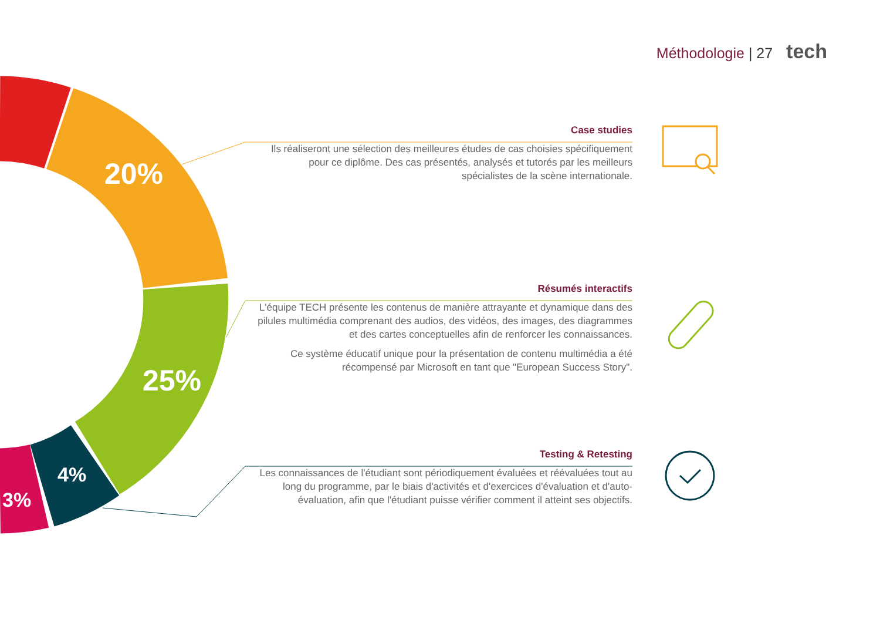Méthodologie | 27 tech
20%
25%
4%
3%
Case studies
Ils réaliseront une sélection des meilleures études de cas choisies spécifiquement pour ce diplôme. Des cas présentés, analysés et tutorés par les meilleurs spécialistes de la scène internationale.
Résumés interactifs
L'équipe TECH présente les contenus de manière attrayante et dynamique dans des pilules multimédia comprenant des audios, des vidéos, des images, des diagrammes et des cartes conceptuelles afin de renforcer les connaissances.
Ce système éducatif unique pour la présentation de contenu multimédia a été récompensé par Microsoft en tant que "European Success Story".
Testing & Retesting
Les connaissances de l'étudiant sont périodiquement évaluées et réévaluées tout au long du programme, par le biais d'activités et d'exercices d'évaluation et d'auto-évaluation, afin que l'étudiant puisse vérifier comment il atteint ses objectifs.